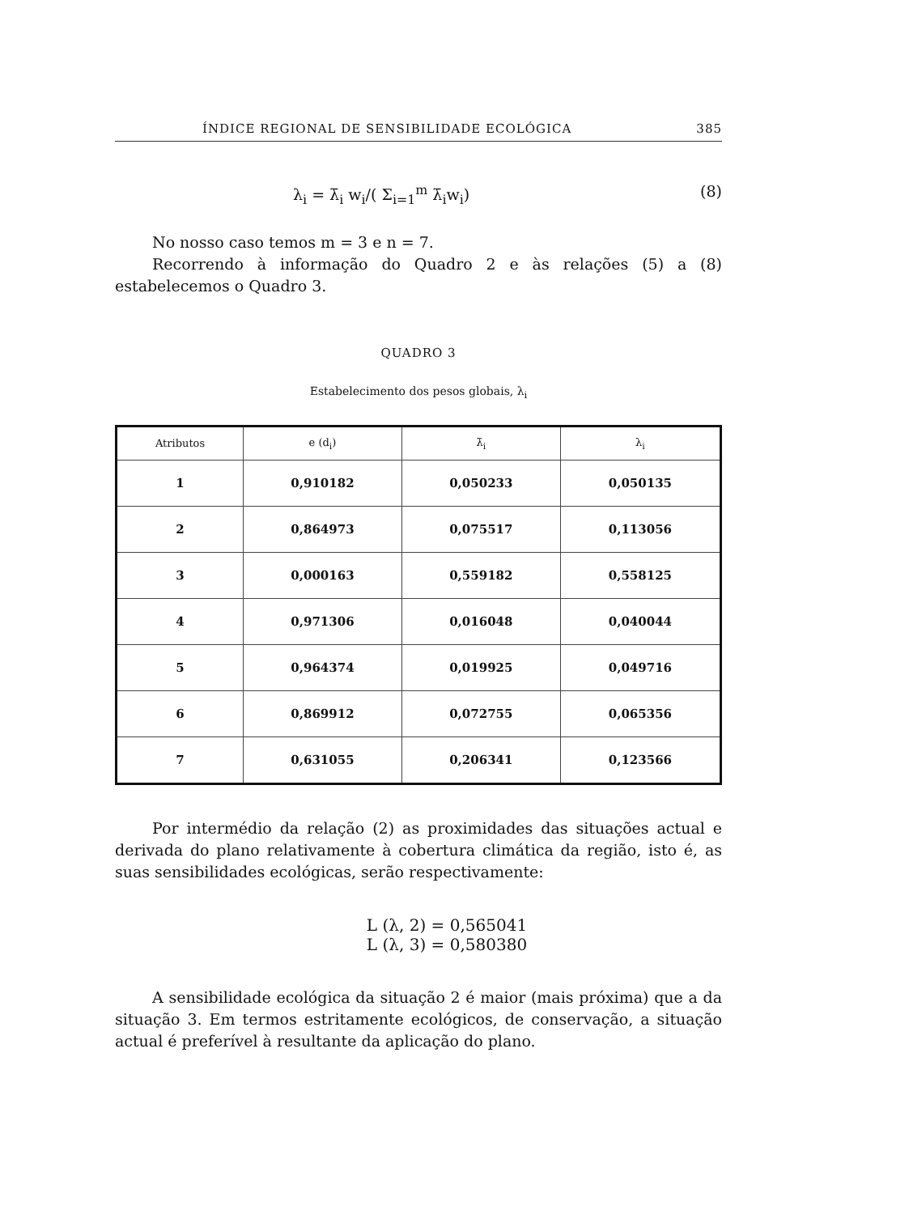ÍNDICE REGIONAL DE SENSIBILIDADE ECOLÓGICA 385
λ<sub>i</sub> = λ̄<sub>i</sub> w<sub>i</sub>/( Σ<sub>i=1</sub><sup>m</sup> λ̄<sub>i</sub>w<sub>i</sub>) (8)
No nosso caso temos m = 3 e n = 7.
Recorrendo à informação do Quadro 2 e às relações (5) a (8) estabelecemos o Quadro 3.
QUADRO 3
Estabelecimento dos pesos globais, λ<sub>i</sub>
| Atributos | e (d<sub>i</sub>) | λ̄<sub>i</sub> | λ<sub>i</sub> |
| --- | --- | --- | --- |
| 1 | 0,910182 | 0,050233 | 0,050135 |
| 2 | 0,864973 | 0,075517 | 0,113056 |
| 3 | 0,000163 | 0,559182 | 0,558125 |
| 4 | 0,971306 | 0,016048 | 0,040044 |
| 5 | 0,964374 | 0,019925 | 0,049716 |
| 6 | 0,869912 | 0,072755 | 0,065356 |
| 7 | 0,631055 | 0,206341 | 0,123566 |
Por intermédio da relação (2) as proximidades das situações actual e derivada do plano relativamente à cobertura climática da região, isto é, as suas sensibilidades ecológicas, serão respectivamente:
L (λ, 2) = 0,565041
L (λ, 3) = 0,580380
A sensibilidade ecológica da situação 2 é maior (mais próxima) que a da situação 3. Em termos estritamente ecológicos, de conservação, a situação actual é preferível à resultante da aplicação do plano.